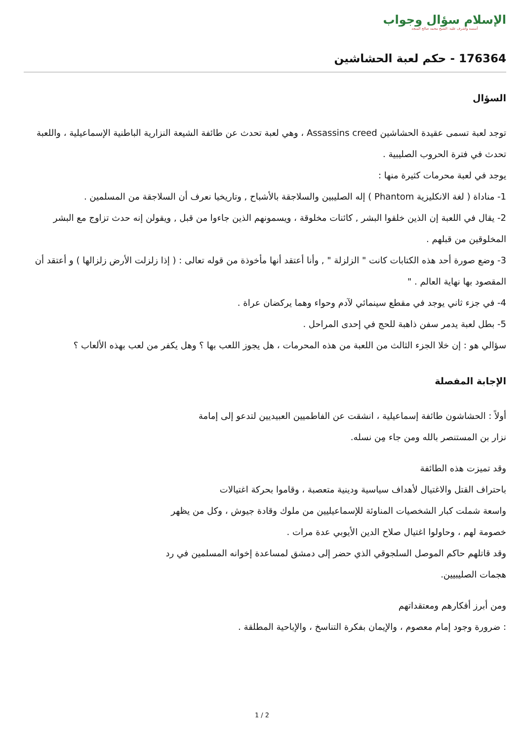الإسلام سؤال وجواب
أسسه وأشرف عليه: الشيخ محمد صالح المنجد
176364 - حكم لعبة الحشاشين
السؤال
توجد لعبة تسمى عقيدة الحشاشين Assassins creed ، وهي لعبة تحدث عن طائفة الشيعة النزارية الباطنية الإسماعيلية ، واللعبة تحدث في فترة الحروب الصليبية .
يوجد في لعبة محرمات كثيرة منها :
1- مناداة ( لغة الانكليزية Phantom ) إله الصليبين والسلاجقة بالأشباح , وتاريخيا نعرف أن السلاجقة من المسلمين .
2- يقال في اللعبة إن الذين خلقوا البشر , كائنات مخلوقة ، ويسمونهم الذين جاءوا من قبل , ويقولن إنه حدث تزاوج مع البشر المخلوقين من قبلهم .
3- وضع صورة أحد هذه الكتابات كانت " الزلزلة " , وأنا أعتقد أنها مأخوذة من قوله تعالى : ( إذا زلزلت الأرض زلزالها ) و أعتقد أن المقصود بها نهاية العالم . "
4- في جزء ثاني يوجد في مقطع سينمائي لآدم وحواء وهما يركضان عراة .
5- بطل لعبة يدمر سفن ذاهبة للحج في إحدى المراحل .
سؤالي هو : إن خلا الجزء الثالث من اللعبة من هذه المحرمات ، هل يجوز اللعب بها ؟ وهل يكفر من لعب بهذه الألعاب ؟
الإجابة المفصلة
أولاً : الحشاشون طائفة إسماعيلية ، انشقت عن الفاطميين العبيديين لتدعو إلى إمامة
نزار بن المستنصر بالله ومن جاء مِن نسله.
وقد تميزت هذه الطائفة
باحتراف القتل والاغتيال لأهداف سياسية ودينية متعصبة ، وقاموا بحركة اغتيالات
واسعة شملت كبار الشخصيات المناوئة للإسماعيليين من ملوك وقادة جيوش ، وكل من يظهر
خصومة لهم ، وحاولوا اغتيال صلاح الدين الأيوبي عدة مرات .
وقد قاتلهم حاكم الموصل السلجوقي الذي حضر إلى دمشق لمساعدة إخوانه المسلمين في رد
هجمات الصليبيين.
ومن أبرز أفكارهم ومعتقداتهم
: ضرورة وجود إمام معصوم ، والإيمان بفكرة التناسخ ، والإباحية المطلقة .
2 / 1